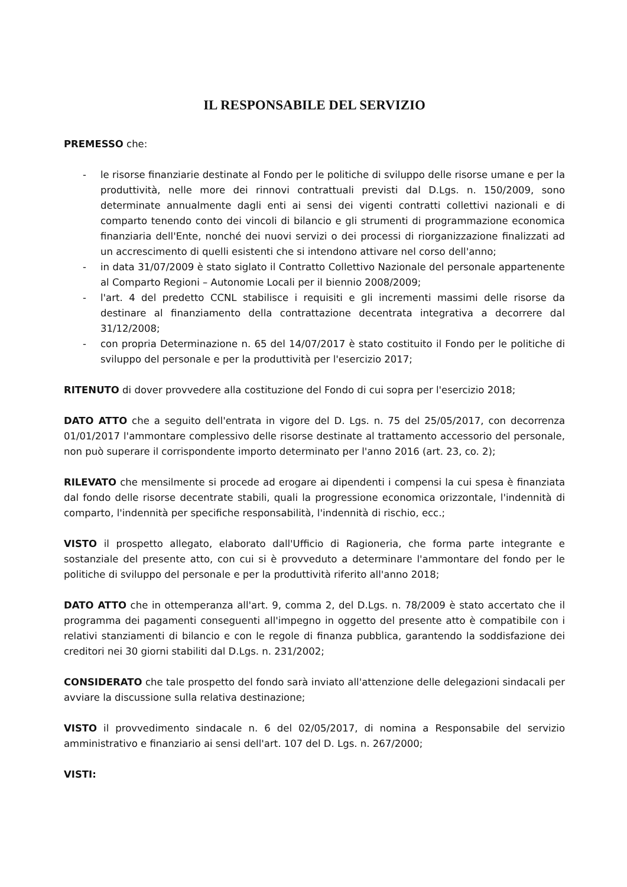IL RESPONSABILE DEL SERVIZIO
PREMESSO che:
- le risorse finanziarie destinate al Fondo per le politiche di sviluppo delle risorse umane e per la produttività, nelle more dei rinnovi contrattuali previsti dal D.Lgs. n. 150/2009, sono determinate annualmente dagli enti ai sensi dei vigenti contratti collettivi nazionali e di comparto tenendo conto dei vincoli di bilancio e gli strumenti di programmazione economica finanziaria dell'Ente, nonché dei nuovi servizi o dei processi di riorganizzazione finalizzati ad un accrescimento di quelli esistenti che si intendono attivare nel corso dell'anno;
- in data 31/07/2009 è stato siglato il Contratto Collettivo Nazionale del personale appartenente al Comparto Regioni – Autonomie Locali per il biennio 2008/2009;
- l'art. 4 del predetto CCNL stabilisce i requisiti e gli incrementi massimi delle risorse da destinare al finanziamento della contrattazione decentrata integrativa a decorrere dal 31/12/2008;
- con propria Determinazione n. 65 del 14/07/2017 è stato costituito il Fondo per le politiche di sviluppo del personale e per la produttività per l'esercizio 2017;
RITENUTO di dover provvedere alla costituzione del Fondo di cui sopra per l'esercizio 2018;
DATO ATTO che a seguito dell'entrata in vigore del D. Lgs. n. 75 del 25/05/2017, con decorrenza 01/01/2017 l'ammontare complessivo delle risorse destinate al trattamento accessorio del personale, non può superare il corrispondente importo determinato per l'anno 2016 (art. 23, co. 2);
RILEVATO che mensilmente si procede ad erogare ai dipendenti i compensi la cui spesa è finanziata dal fondo delle risorse decentrate stabili, quali la progressione economica orizzontale, l'indennità di comparto, l'indennità per specifiche responsabilità, l'indennità di rischio, ecc.;
VISTO il prospetto allegato, elaborato dall'Ufficio di Ragioneria, che forma parte integrante e sostanziale del presente atto, con cui si è provveduto a determinare l'ammontare del fondo per le politiche di sviluppo del personale e per la produttività riferito all'anno 2018;
DATO ATTO che in ottemperanza all'art. 9, comma 2, del D.Lgs. n. 78/2009 è stato accertato che il programma dei pagamenti conseguenti all'impegno in oggetto del presente atto è compatibile con i relativi stanziamenti di bilancio e con le regole di finanza pubblica, garantendo la soddisfazione dei creditori nei 30 giorni stabiliti dal D.Lgs. n. 231/2002;
CONSIDERATO che tale prospetto del fondo sarà inviato all'attenzione delle delegazioni sindacali per avviare la discussione sulla relativa destinazione;
VISTO il provvedimento sindacale n. 6 del 02/05/2017, di nomina a Responsabile del servizio amministrativo e finanziario ai sensi dell'art. 107 del D. Lgs. n. 267/2000;
VISTI: